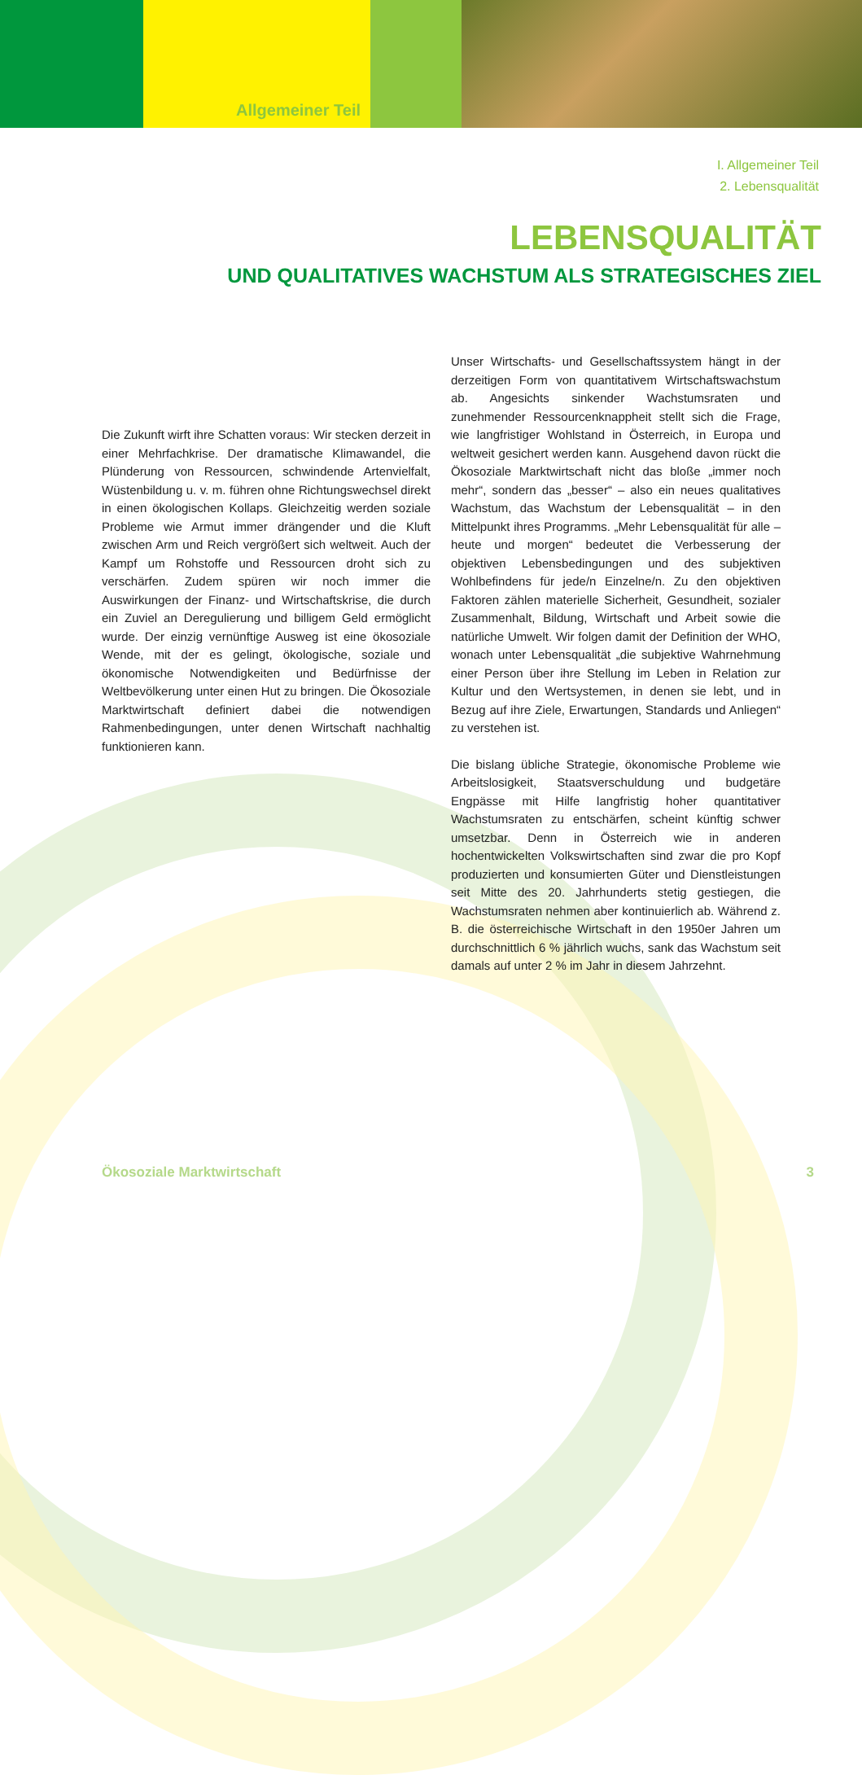Allgemeiner Teil
I. Allgemeiner Teil
2. Lebensqualität
LEBENSQUALITÄT
UND QUALITATIVES WACHSTUM ALS STRATEGISCHES ZIEL
Die Zukunft wirft ihre Schatten voraus: Wir stecken derzeit in einer Mehrfachkrise. Der dramatische Klimawandel, die Plünderung von Ressourcen, schwindende Artenvielfalt, Wüstenbildung u. v. m. führen ohne Richtungswechsel direkt in einen ökologischen Kollaps. Gleichzeitig werden soziale Probleme wie Armut immer drängender und die Kluft zwischen Arm und Reich vergrößert sich weltweit. Auch der Kampf um Rohstoffe und Ressourcen droht sich zu verschärfen. Zudem spüren wir noch immer die Auswirkungen der Finanz- und Wirtschaftskrise, die durch ein Zuviel an Deregulierung und billigem Geld ermöglicht wurde. Der einzig vernünftige Ausweg ist eine ökosoziale Wende, mit der es gelingt, ökologische, soziale und ökonomische Notwendigkeiten und Bedürfnisse der Weltbevölkerung unter einen Hut zu bringen. Die Ökosoziale Marktwirtschaft definiert dabei die notwendigen Rahmenbedingungen, unter denen Wirtschaft nachhaltig funktionieren kann.
Unser Wirtschafts- und Gesellschaftssystem hängt in der derzeitigen Form von quantitativem Wirtschaftswachstum ab. Angesichts sinkender Wachstumsraten und zunehmender Ressourcenknappheit stellt sich die Frage, wie langfristiger Wohlstand in Österreich, in Europa und weltweit gesichert werden kann. Ausgehend davon rückt die Ökosoziale Marktwirtschaft nicht das bloße „immer noch mehr“, sondern das „besser“ – also ein neues qualitatives Wachstum, das Wachstum der Lebensqualität – in den Mittelpunkt ihres Programms. „Mehr Lebensqualität für alle – heute und morgen“ bedeutet die Verbesserung der objektiven Lebensbedingungen und des subjektiven Wohlbefindens für jede/n Einzelne/n. Zu den objektiven Faktoren zählen materielle Sicherheit, Gesundheit, sozialer Zusammenhalt, Bildung, Wirtschaft und Arbeit sowie die natürliche Umwelt. Wir folgen damit der Definition der WHO, wonach unter Lebensqualität „die subjektive Wahrnehmung einer Person über ihre Stellung im Leben in Relation zur Kultur und den Wertsystemen, in denen sie lebt, und in Bezug auf ihre Ziele, Erwartungen, Standards und Anliegen“ zu verstehen ist.
Die bislang übliche Strategie, ökonomische Probleme wie Arbeitslosigkeit, Staatsverschuldung und budgetäre Engpässe mit Hilfe langfristig hoher quantitativer Wachstumsraten zu entschärfen, scheint künftig schwer umsetzbar. Denn in Österreich wie in anderen hochentwickelten Volkswirtschaften sind zwar die pro Kopf produzierten und konsumierten Güter und Dienstleistungen seit Mitte des 20. Jahrhunderts stetig gestiegen, die Wachstumsraten nehmen aber kontinuierlich ab. Während z. B. die österreichische Wirtschaft in den 1950er Jahren um durchschnittlich 6 % jährlich wuchs, sank das Wachstum seit damals auf unter 2 % im Jahr in diesem Jahrzehnt.
Ökosoziale Marktwirtschaft 3